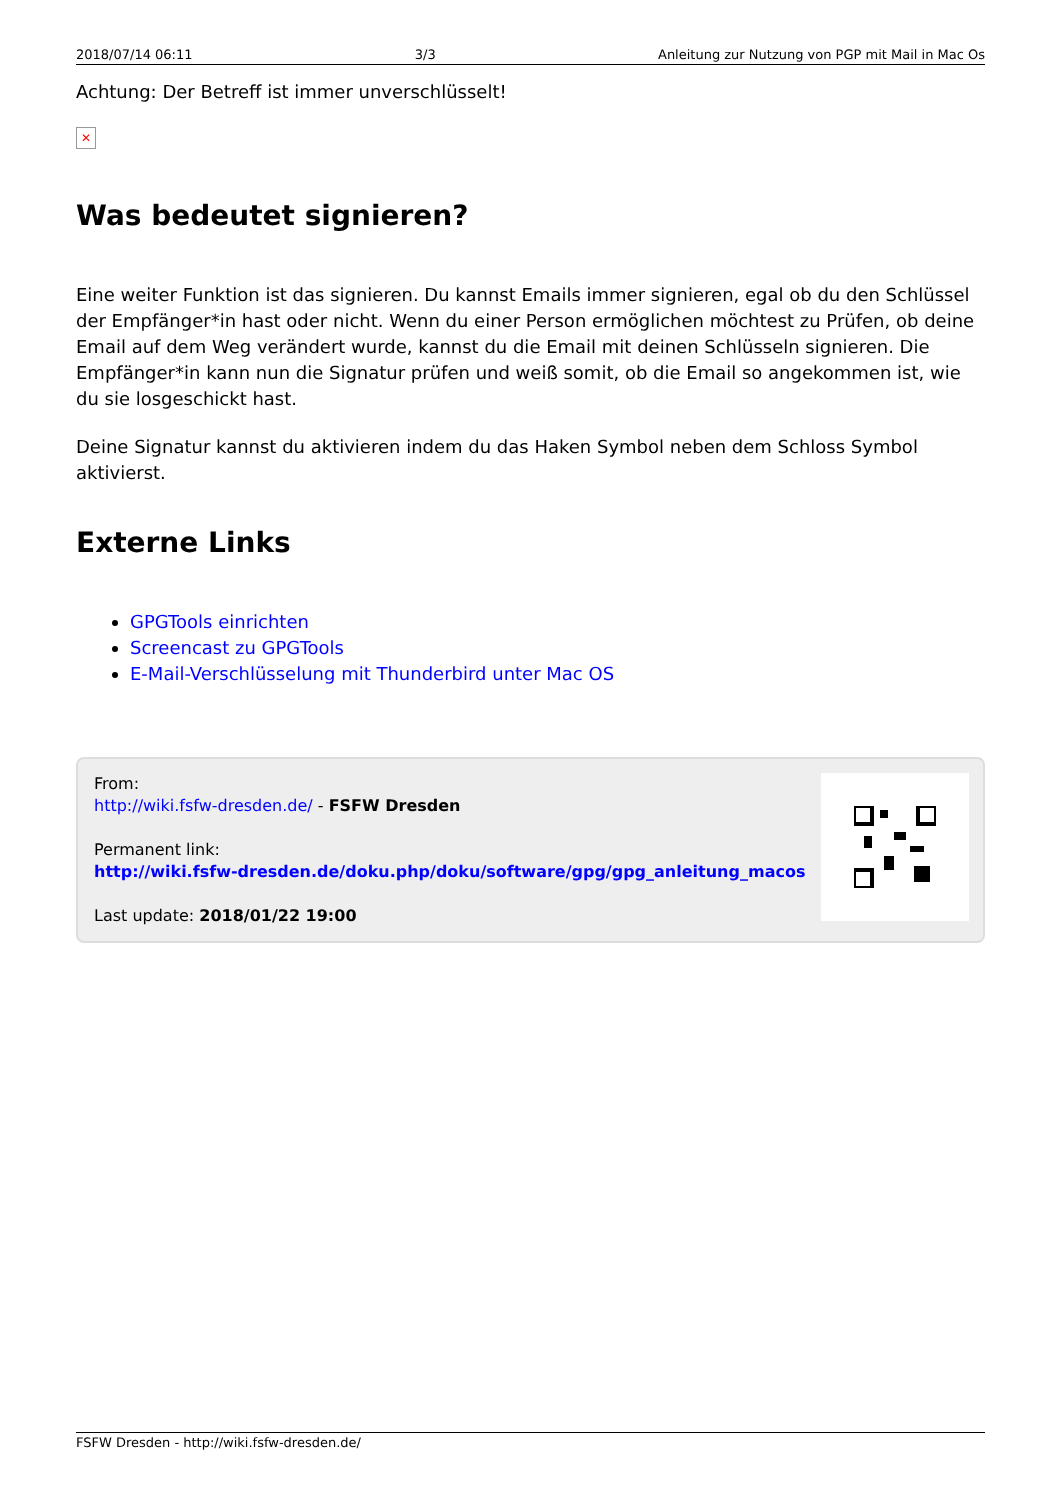2018/07/14 06:11 3/3 Anleitung zur Nutzung von PGP mit Mail in Mac Os
Achtung: Der Betreff ist immer unverschlüsselt!
✕
Was bedeutet signieren?
Eine weiter Funktion ist das signieren. Du kannst Emails immer signieren, egal ob du den Schlüssel der Empfänger*in hast oder nicht. Wenn du einer Person ermöglichen möchtest zu Prüfen, ob deine Email auf dem Weg verändert wurde, kannst du die Email mit deinen Schlüsseln signieren. Die Empfänger*in kann nun die Signatur prüfen und weiß somit, ob die Email so angekommen ist, wie du sie losgeschickt hast.
Deine Signatur kannst du aktivieren indem du das Haken Symbol neben dem Schloss Symbol aktivierst.
Externe Links
GPGTools einrichten
Screencast zu GPGTools
E-Mail-Verschlüsselung mit Thunderbird unter Mac OS
From:
http://wiki.fsfw-dresden.de/ - FSFW Dresden
Permanent link:
http://wiki.fsfw-dresden.de/doku.php/doku/software/gpg/gpg_anleitung_macos
Last update: 2018/01/22 19:00
FSFW Dresden - http://wiki.fsfw-dresden.de/